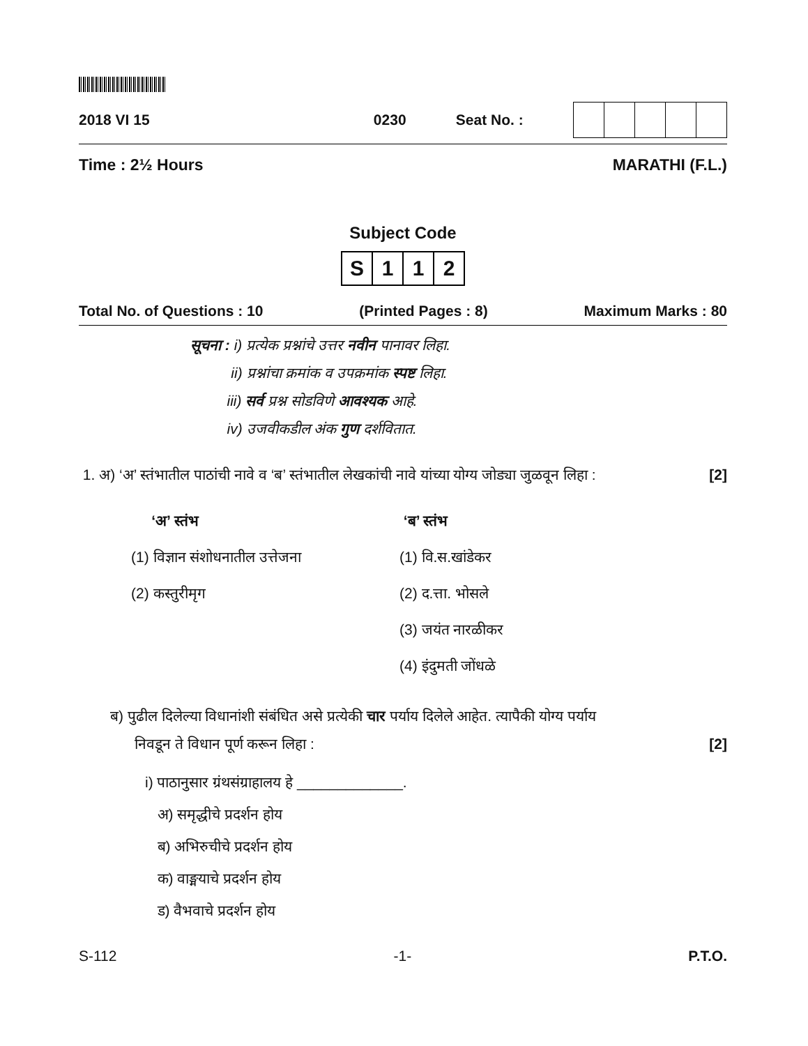2018 VI 15 0230 Seat No. :
Time : 2½ Hours MARATHI (F.L.)
Subject Code
| S | 1 | 1 | 2 |
Total No. of Questions : 10 (Printed Pages : 8) Maximum Marks : 80
सूचना : i) प्रत्येक प्रश्नांचे उत्तर नवीन पानावर लिहा.
ii) प्रश्नांचा क्रमांक व उपक्रमांक स्पष्ट लिहा.
iii) सर्व प्रश्न सोडविणे आवश्यक आहे.
iv) उजवीकडील अंक गुण दर्शवितात.
1. अ) ‘अ’ स्तंभातील पाठांची नावे व ‘ब’ स्तंभातील लेखकांची नावे यांच्या योग्य जोड्या जुळवून लिहा : [2]
‘अ’ स्तंभ
(1) विज्ञान संशोधनातील उत्तेजना
(2) कस्तुरीमृग
‘ब’ स्तंभ
(1) वि.स.खांडेकर
(2) द.त्ता. भोसले
(3) जयंत नारळीकर
(4) इंदुमती जोंधळे
ब) पुढील दिलेल्या विधानांशी संबंधित असे प्रत्येकी चार पर्याय दिलेले आहेत. त्यापैकी योग्य पर्याय
निवडून ते विधान पूर्ण करून लिहा : [2]
i) पाठानुसार ग्रंथसंग्राहालय हे _____________.
अ) समृद्धीचे प्रदर्शन होय
ब) अभिरुचीचे प्रदर्शन होय
क) वाङ्मयाचे प्रदर्शन होय
ड) वैभवाचे प्रदर्शन होय
S-112 -1- P.T.O.